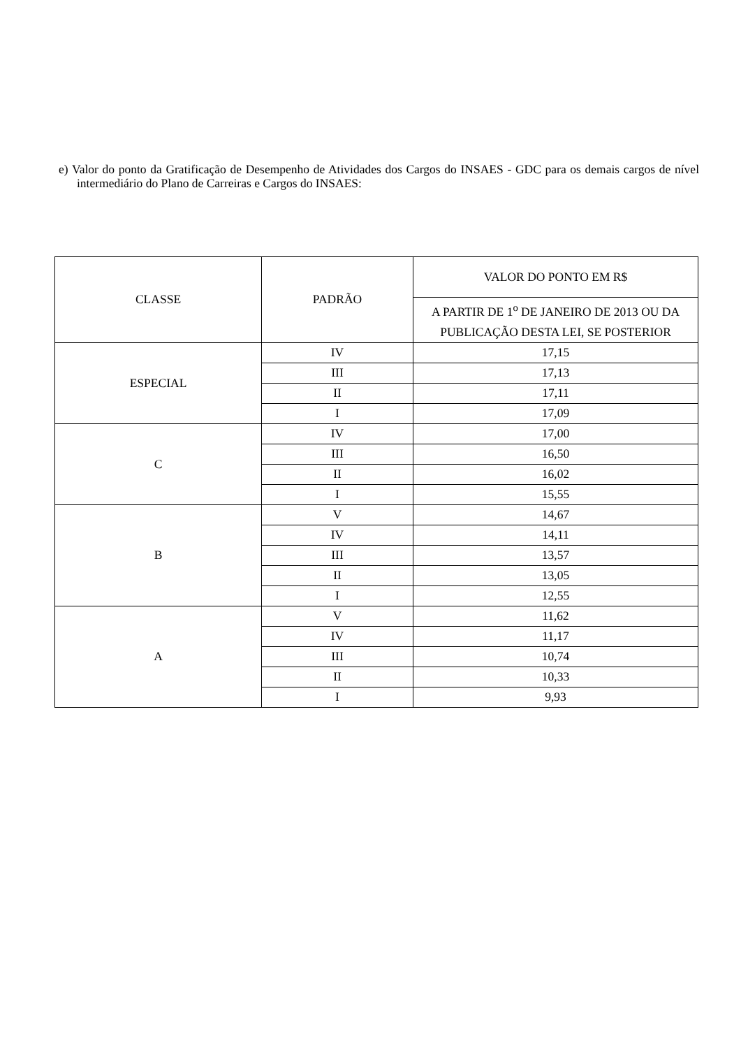e) Valor do ponto da Gratificação de Desempenho de Atividades dos Cargos do INSAES - GDC para os demais cargos de nível intermediário do Plano de Carreiras e Cargos do INSAES:
| CLASSE | PADRÃO | VALOR DO PONTO EM R$ |
| --- | --- | --- |
| | | A PARTIR DE 1<sup>o</sup> DE JANEIRO DE 2013 OU DA PUBLICAÇÃO DESTA LEI, SE POSTERIOR |
| ESPECIAL | IV | 17,15 |
| | III | 17,13 |
| | II | 17,11 |
| | I | 17,09 |
| C | IV | 17,00 |
| | III | 16,50 |
| | II | 16,02 |
| | I | 15,55 |
| B | V | 14,67 |
| | IV | 14,11 |
| | III | 13,57 |
| | II | 13,05 |
| | I | 12,55 |
| A | V | 11,62 |
| | IV | 11,17 |
| | III | 10,74 |
| | II | 10,33 |
| | I | 9,93 |